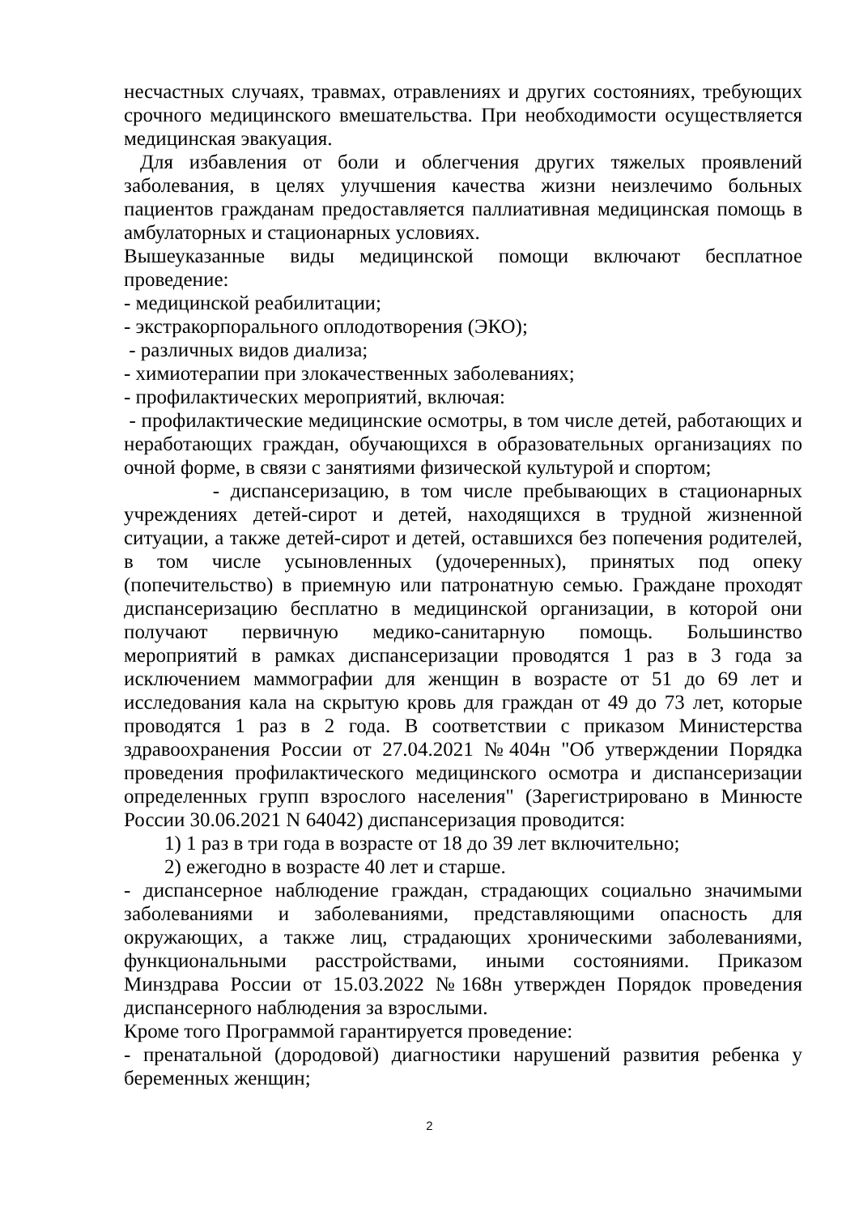несчастных случаях, травмах, отравлениях и других состояниях, требующих срочного медицинского вмешательства. При необходимости осуществляется медицинская эвакуация.
Для избавления от боли и облегчения других тяжелых проявлений заболевания, в целях улучшения качества жизни неизлечимо больных пациентов гражданам предоставляется паллиативная медицинская помощь в амбулаторных и стационарных условиях.
Вышеуказанные виды медицинской помощи включают бесплатное проведение:
- медицинской реабилитации;
- экстракорпорального оплодотворения (ЭКО);
- различных видов диализа;
- химиотерапии при злокачественных заболеваниях;
- профилактических мероприятий, включая:
- профилактические медицинские осмотры, в том числе детей, работающих и неработающих граждан, обучающихся в образовательных организациях по очной форме, в связи с занятиями физической культурой и спортом;
- диспансеризацию, в том числе пребывающих в стационарных учреждениях детей-сирот и детей, находящихся в трудной жизненной ситуации, а также детей-сирот и детей, оставшихся без попечения родителей, в том числе усыновленных (удочеренных), принятых под опеку (попечительство) в приемную или патронатную семью. Граждане проходят диспансеризацию бесплатно в медицинской организации, в которой они получают первичную медико-санитарную помощь. Большинство мероприятий в рамках диспансеризации проводятся 1 раз в 3 года за исключением маммографии для женщин в возрасте от 51 до 69 лет и исследования кала на скрытую кровь для граждан от 49 до 73 лет, которые проводятся 1 раз в 2 года. В соответствии с приказом Министерства здравоохранения России от 27.04.2021 №404н "Об утверждении Порядка проведения профилактического медицинского осмотра и диспансеризации определенных групп взрослого населения" (Зарегистрировано в Минюсте России 30.06.2021 N 64042) диспансеризация проводится:
1) 1 раз в три года в возрасте от 18 до 39 лет включительно;
2) ежегодно в возрасте 40 лет и старше.
- диспансерное наблюдение граждан, страдающих социально значимыми заболеваниями и заболеваниями, представляющими опасность для окружающих, а также лиц, страдающих хроническими заболеваниями, функциональными расстройствами, иными состояниями. Приказом Минздрава России от 15.03.2022 №168н утвержден Порядок проведения диспансерного наблюдения за взрослыми.
Кроме того Программой гарантируется проведение:
- пренатальной (дородовой) диагностики нарушений развития ребенка у беременных женщин;
2